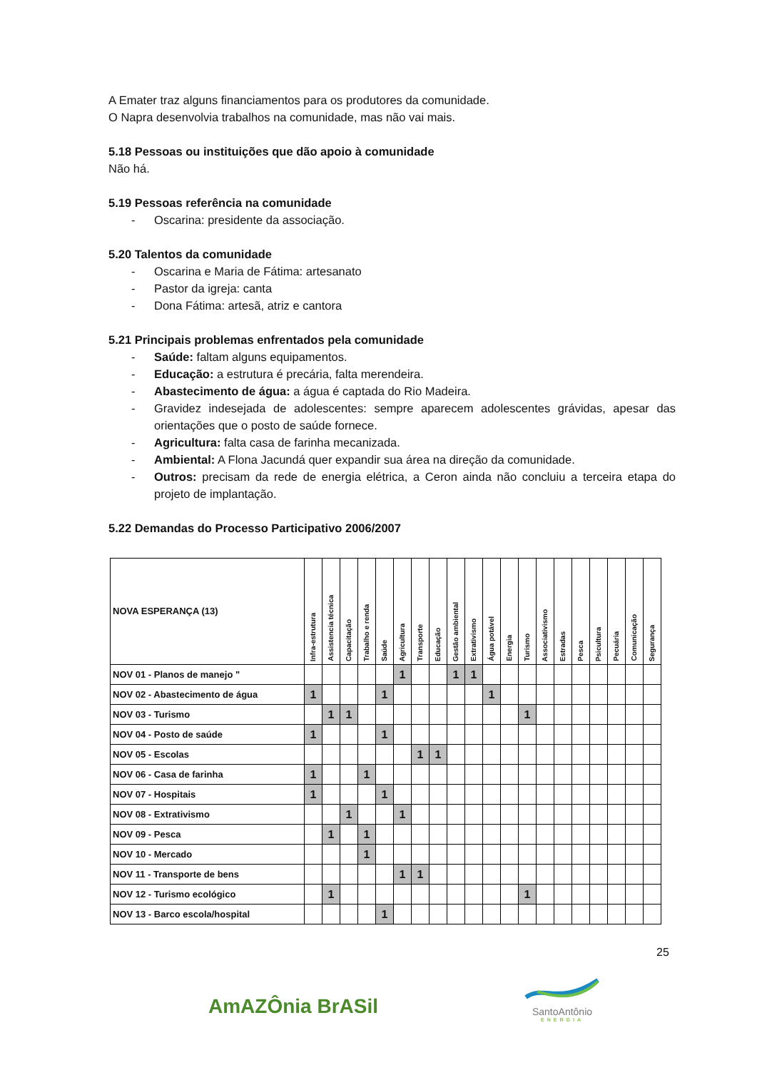A Emater traz alguns financiamentos para os produtores da comunidade.
O Napra desenvolvia trabalhos na comunidade, mas não vai mais.
5.18 Pessoas ou instituições que dão apoio à comunidade
Não há.
5.19 Pessoas referência na comunidade
- Oscarina: presidente da associação.
5.20 Talentos da comunidade
- Oscarina e Maria de Fátima: artesanato
- Pastor da igreja: canta
- Dona Fátima: artesã, atriz e cantora
5.21 Principais problemas enfrentados pela comunidade
- Saúde: faltam alguns equipamentos.
- Educação: a estrutura é precária, falta merendeira.
- Abastecimento de água: a água é captada do Rio Madeira.
- Gravidez indesejada de adolescentes: sempre aparecem adolescentes grávidas, apesar das orientações que o posto de saúde fornece.
- Agricultura: falta casa de farinha mecanizada.
- Ambiental: A Flona Jacundá quer expandir sua área na direção da comunidade.
- Outros: precisam da rede de energia elétrica, a Ceron ainda não concluiu a terceira etapa do projeto de implantação.
5.22 Demandas do Processo Participativo 2006/2007
| NOVA ESPERANÇA (13) | Infra-estrutura | Assistencia técnica | Capacitação | Trabalho e renda | Saúde | Agricultura | Transporte | Educação | Gestão ambiental | Extrativismo | Água potável | Energia | Turismo | Associativismo | Estradas | Pesca | Psicultura | Pecuária | Comunicação | Segurança |
| --- | --- | --- | --- | --- | --- | --- | --- | --- | --- | --- | --- | --- | --- | --- | --- | --- | --- | --- | --- | --- |
| NOV 01 - Planos de manejo " | | | | | | 1 | | | 1 | 1 | | | | | | | | | | |
| NOV 02 - Abastecimento de água | 1 | | | | 1 | | | | | | 1 | | | | | | | | | |
| NOV 03 - Turismo | | 1 | 1 | | | | | | | | | | 1 | | | | | | | |
| NOV 04 - Posto de saúde | 1 | | | | 1 | | | | | | | | | | | | | | | |
| NOV 05 - Escolas | | | | | | | 1 | 1 | | | | | | | | | | | | |
| NOV 06 - Casa de farinha | 1 | | | 1 | | | | | | | | | | | | | | | | |
| NOV 07 - Hospitais | 1 | | | | 1 | | | | | | | | | | | | | | | |
| NOV 08 - Extrativismo | | | 1 | | | 1 | | | | | | | | | | | | | | |
| NOV 09 - Pesca | | 1 | | 1 | | | | | | | | | | | | | | | | |
| NOV 10 - Mercado | | | | 1 | | | | | | | | | | | | | | | | |
| NOV 11 - Transporte de bens | | | | | | 1 | 1 | | | | | | | | | | | | | |
| NOV 12 - Turismo ecológico | | 1 | | | | | | | | | | | 1 | | | | | | | |
| NOV 13 - Barco escola/hospital | | | | | 1 | | | | | | | | | | | | | | | |
25
AmAZÔnia BrASil
SantoAntônio
ENERGIA